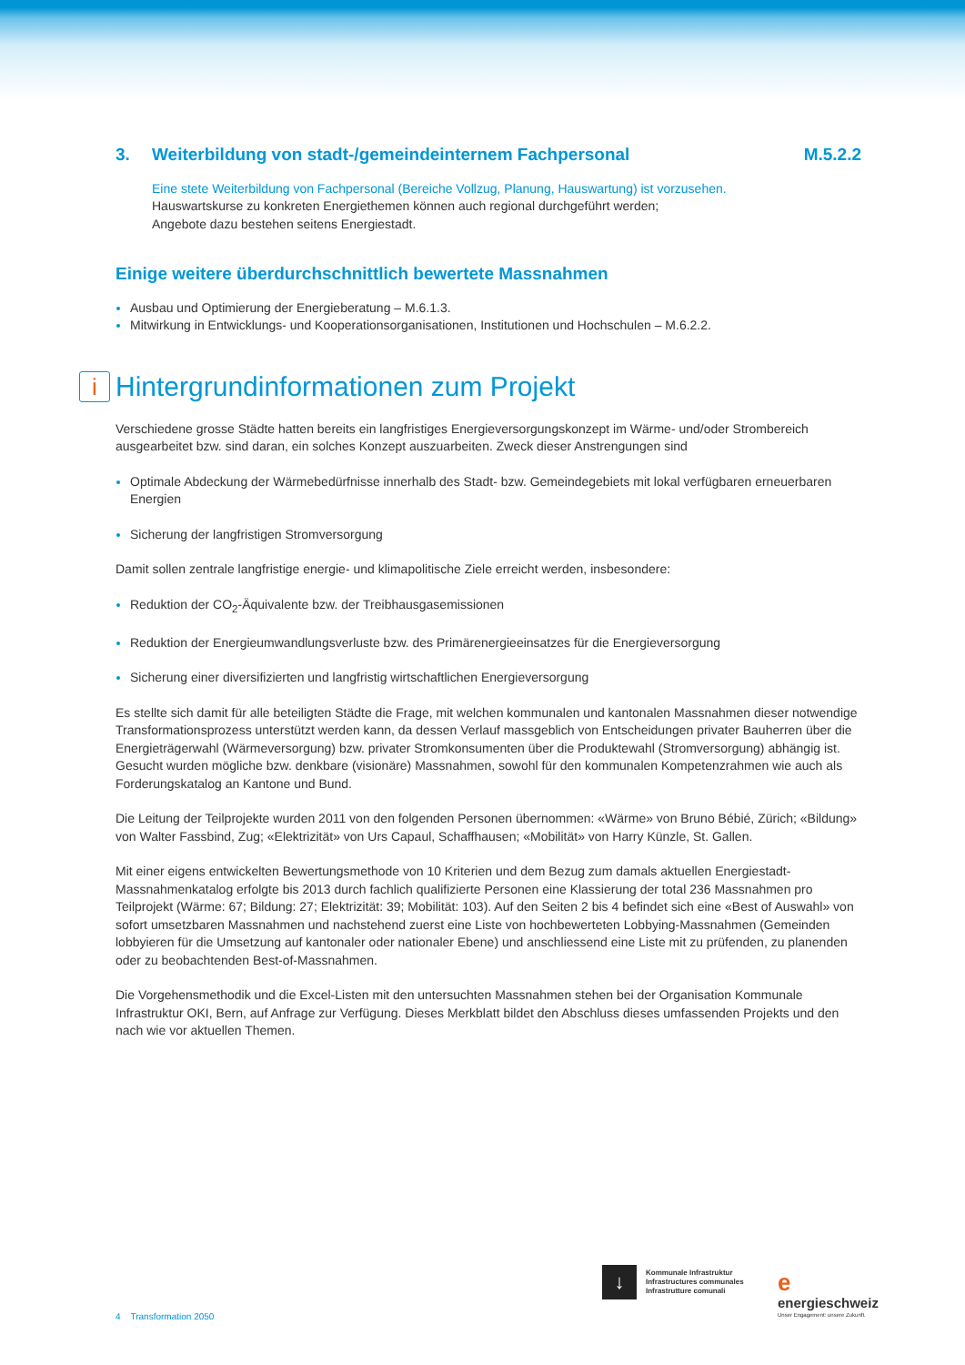3. Weiterbildung von stadt-/gemeindeinternem Fachpersonal M.5.2.2
Eine stete Weiterbildung von Fachpersonal (Bereiche Vollzug, Planung, Hauswartung) ist vorzusehen.
Hauswartskurse zu konkreten Energiethemen können auch regional durchgeführt werden;
Angebote dazu bestehen seitens Energiestadt.
Einige weitere überdurchschnittlich bewertete Massnahmen
Ausbau und Optimierung der Energieberatung – M.6.1.3.
Mitwirkung in Entwicklungs- und Kooperationsorganisationen, Institutionen und Hochschulen – M.6.2.2.
i Hintergrundinformationen zum Projekt
Verschiedene grosse Städte hatten bereits ein langfristiges Energieversorgungskonzept im Wärme- und/oder Strombereich ausgearbeitet bzw. sind daran, ein solches Konzept auszuarbeiten. Zweck dieser Anstrengungen sind
Optimale Abdeckung der Wärmebedürfnisse innerhalb des Stadt- bzw. Gemeindegebiets mit lokal verfügbaren erneuerbaren Energien
Sicherung der langfristigen Stromversorgung
Damit sollen zentrale langfristige energie- und klimapolitische Ziele erreicht werden, insbesondere:
Reduktion der CO<sub>2</sub>-Äquivalente bzw. der Treibhausgasemissionen
Reduktion der Energieumwandlungsverluste bzw. des Primärenergieeinsatzes für die Energieversorgung
Sicherung einer diversifizierten und langfristig wirtschaftlichen Energieversorgung
Es stellte sich damit für alle beteiligten Städte die Frage, mit welchen kommunalen und kantonalen Massnahmen dieser notwendige Transformationsprozess unterstützt werden kann, da dessen Verlauf massgeblich von Entscheidungen privater Bauherren über die Energieträgerwahl (Wärmeversorgung) bzw. privater Stromkonsumenten über die Produktewahl (Stromversorgung) abhängig ist. Gesucht wurden mögliche bzw. denkbare (visionäre) Massnahmen, sowohl für den kommunalen Kompetenzrahmen wie auch als Forderungskatalog an Kantone und Bund.
Die Leitung der Teilprojekte wurden 2011 von den folgenden Personen übernommen: «Wärme» von Bruno Bébié, Zürich; «Bildung» von Walter Fassbind, Zug; «Elektrizität» von Urs Capaul, Schaffhausen; «Mobilität» von Harry Künzle, St. Gallen.
Mit einer eigens entwickelten Bewertungsmethode von 10 Kriterien und dem Bezug zum damals aktuellen Energiestadt-Massnahmenkatalog erfolgte bis 2013 durch fachlich qualifizierte Personen eine Klassierung der total 236 Massnahmen pro Teilprojekt (Wärme: 67; Bildung: 27; Elektrizität: 39; Mobilität: 103). Auf den Seiten 2 bis 4 befindet sich eine «Best of Auswahl» von sofort umsetzbaren Massnahmen und nachstehend zuerst eine Liste von hochbewerteten Lobbying-Mass­nahmen (Gemeinden lobbyieren für die Umsetzung auf kantonaler oder nationaler Ebene) und anschliessend eine Liste mit zu prüfenden, zu planenden oder zu beobachtenden Best-of-Massnahmen.
Die Vorgehensmethodik und die Excel-Listen mit den untersuchten Massnahmen stehen bei der Organisation Kommu­nale Infrastruktur OKI, Bern, auf Anfrage zur Verfügung. Dieses Merkblatt bildet den Abschluss dieses umfassenden Projekts und den nach wie vor aktuellen Themen.
4 Transformation 2050
↓
Kommunale Infrastruktur
Infrastructures communales
Infrastrutture comunali
e
energieschweiz
Unser Engagement: unsere Zukunft.